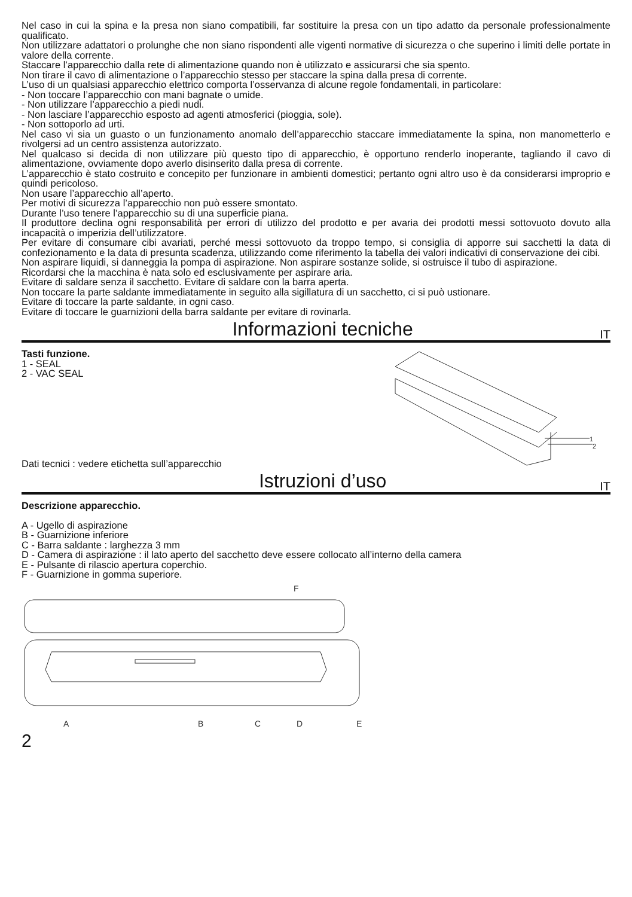Nel caso in cui la spina e la presa non siano compatibili, far sostituire la presa con un tipo adatto da personale professionalmente qualificato.
Non utilizzare adattatori o prolunghe che non siano rispondenti alle vigenti normative di sicurezza o che superino i limiti delle portate in valore della corrente.
Staccare l’apparecchio dalla rete di alimentazione quando non è utilizzato e assicurarsi che sia spento.
Non tirare il cavo di alimentazione o l’apparecchio stesso per staccare la spina dalla presa di corrente.
L’uso di un qualsiasi apparecchio elettrico comporta l’osservanza di alcune regole fondamentali, in particolare:
- Non toccare l’apparecchio con mani bagnate o umide.
- Non utilizzare l’apparecchio a piedi nudi.
- Non lasciare l’apparecchio esposto ad agenti atmosferici (pioggia, sole).
- Non sottoporlo ad urti.
Nel caso vi sia un guasto o un funzionamento anomalo dell’apparecchio staccare immediatamente la spina, non manometterlo e rivolgersi ad un centro assistenza autorizzato.
Nel qualcaso si decida di non utilizzare più questo tipo di apparecchio, è opportuno renderlo inoperante, tagliando il cavo di alimentazione, ovviamente dopo averlo disinserito dalla presa di corrente.
L’apparecchio è stato costruito e concepito per funzionare in ambienti domestici; pertanto ogni altro uso è da considerarsi improprio e quindi pericoloso.
Non usare l’apparecchio all’aperto.
Per motivi di sicurezza l’apparecchio non può essere smontato.
Durante l’uso tenere l’apparecchio su di una superficie piana.
Il produttore declina ogni responsabilità per errori di utilizzo del prodotto e per avaria dei prodotti messi sottovuoto dovuto alla incapacità o imperizia dell’utilizzatore.
Per evitare di consumare cibi avariati, perché messi sottovuoto da troppo tempo, si consiglia di apporre sui sacchetti la data di confezionamento e la data di presunta scadenza, utilizzando come riferimento la tabella dei valori indicativi di conservazione dei cibi.
Non aspirare liquidi, si danneggia la pompa di aspirazione. Non aspirare sostanze solide, si ostruisce il tubo di aspirazione.
Ricordarsi che la macchina è nata solo ed esclusivamente per aspirare aria.
Evitare di saldare senza il sacchetto. Evitare di saldare con la barra aperta.
Non toccare la parte saldante immediatamente in seguito alla sigillatura di un sacchetto, ci si può ustionare.
Evitare di toccare la parte saldante, in ogni caso.
Evitare di toccare le guarnizioni della barra saldante per evitare di rovinarla.
Informazioni tecniche IT
Tasti funzione.
1 - SEAL
2 - VAC SEAL
Dati tecnici : vedere etichetta sull’apparecchio
1
2
Istruzioni d’uso IT
Descrizione apparecchio.
A - Ugello di aspirazione
B - Guarnizione inferiore
C - Barra saldante : larghezza 3 mm
D - Camera di aspirazione : il lato aperto del sacchetto deve essere collocato all’interno della camera
E - Pulsante di rilascio apertura coperchio.
F - Guarnizione in gomma superiore.
F
A
B
C
D
E
2